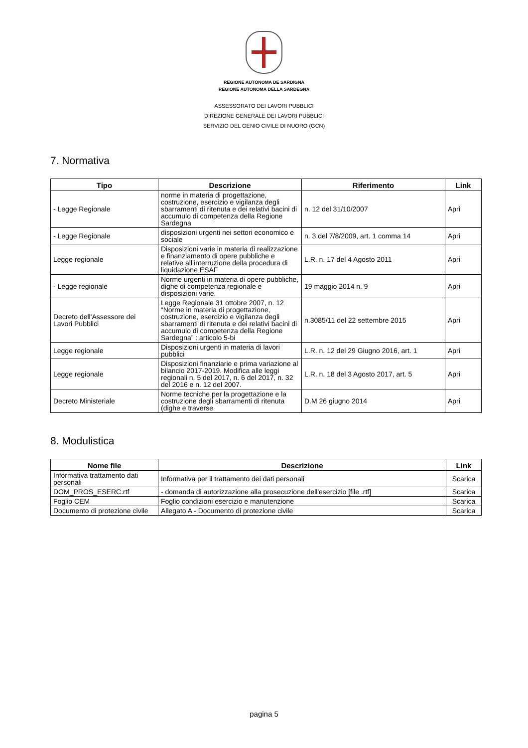REGIONE AUTÒNOMA DE SARDIGNA
REGIONE AUTONOMA DELLA SARDEGNA
ASSESSORATO DEI LAVORI PUBBLICI
DIREZIONE GENERALE DEI LAVORI PUBBLICI
SERVIZIO DEL GENIO CIVILE DI NUORO (GCN)
7. Normativa
| Tipo | Descrizione | Riferimento | Link |
| --- | --- | --- | --- |
| - Legge Regionale | norme in materia di progettazione, costruzione, esercizio e vigilanza degli sbarramenti di ritenuta e dei relativi bacini di accumulo di competenza della Regione Sardegna | n. 12 del 31/10/2007 | Apri |
| - Legge Regionale | disposizioni urgenti nei settori economico e sociale | n. 3 del 7/8/2009, art. 1 comma 14 | Apri |
| Legge regionale | Disposizioni varie in materia di realizzazione e finanziamento di opere pubbliche e relative all’interruzione della procedura di liquidazione ESAF | L.R. n. 17 del 4 Agosto 2011 | Apri |
| - Legge regionale | Norme urgenti in materia di opere pubbliche, dighe di competenza regionale e disposizioni varie. | 19 maggio 2014 n. 9 | Apri |
| Decreto dell'Assessore dei Lavori Pubblici | Legge Regionale 31 ottobre 2007, n. 12 “Norme in materia di progettazione, costruzione, esercizio e vigilanza degli sbarramenti di ritenuta e dei relativi bacini di accumulo di competenza della Regione Sardegna” : articolo 5-bi | n.3085/11 del 22 settembre 2015 | Apri |
| Legge regionale | Disposizioni urgenti in materia di lavori pubblici | L.R. n. 12 del 29 Giugno 2016, art. 1 | Apri |
| Legge regionale | Disposizioni finanziarie e prima variazione al bilancio 2017-2019. Modifica alle leggi regionali n. 5 del 2017, n. 6 del 2017, n. 32 del 2016 e n. 12 del 2007. | L.R. n. 18 del 3 Agosto 2017, art. 5 | Apri |
| Decreto Ministeriale | Norme tecniche per la progettazione e la costruzione degli sbarramenti di ritenuta (dighe e traverse | D.M 26 giugno 2014 | Apri |
8. Modulistica
| Nome file | Descrizione | Link |
| --- | --- | --- |
| Informativa trattamento dati personali | Informativa per il trattamento dei dati personali | Scarica |
| DOM_PROS_ESERC.rtf | - domanda di autorizzazione alla prosecuzione dell'esercizio [file .rtf] | Scarica |
| Foglio CEM | Foglio condizioni esercizio e manutenzione | Scarica |
| Documento di protezione civile | Allegato A - Documento di protezione civile | Scarica |
pagina 5